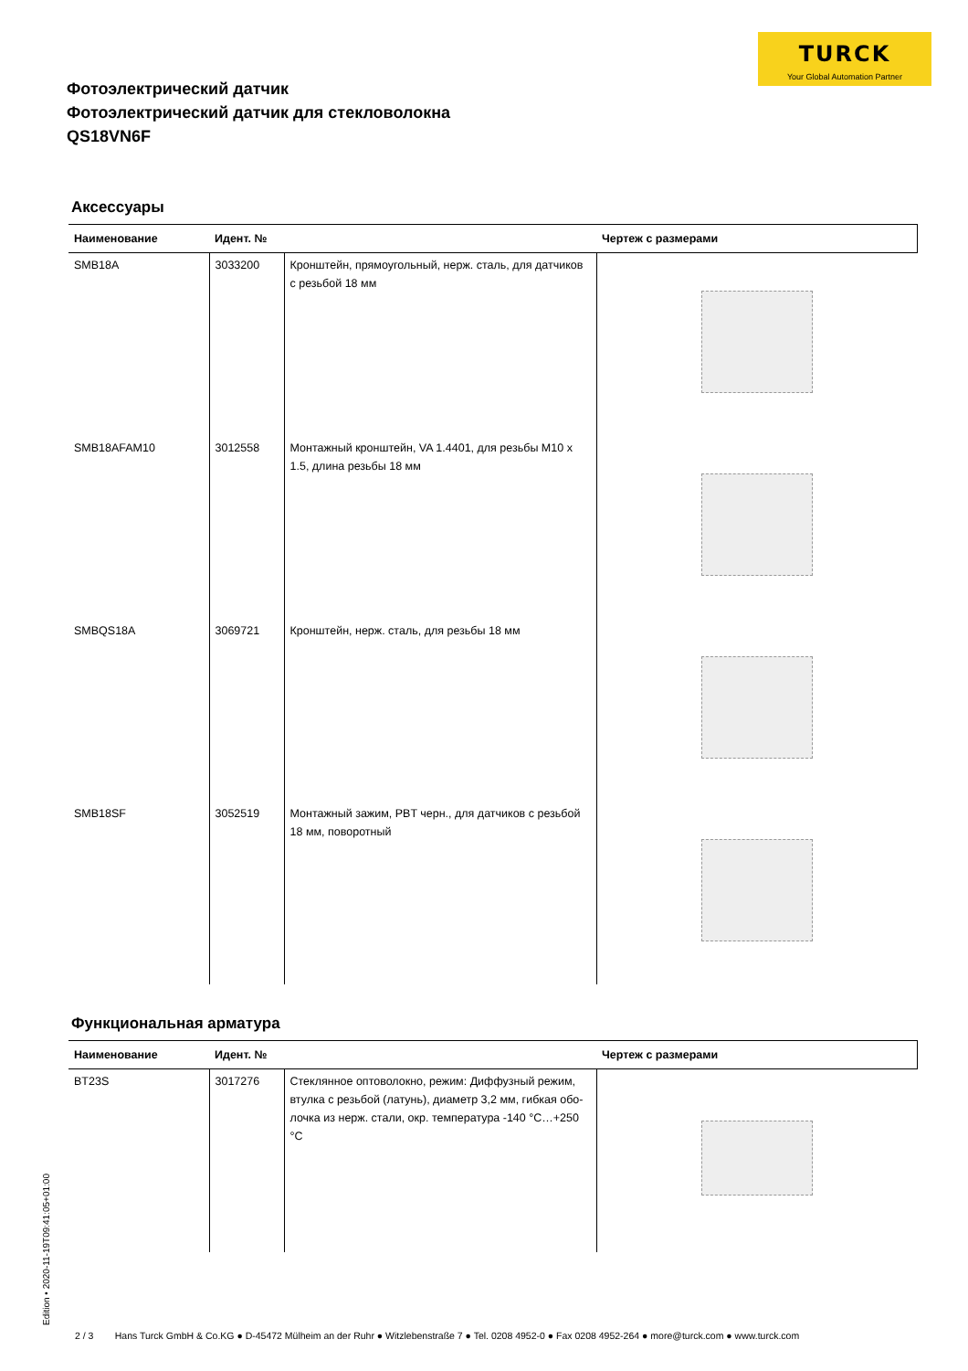TURCK
Your Global Automation Partner
Фотоэлектрический датчик
Фотоэлектрический датчик для стекловолокна
QS18VN6F
Аксессуары
| Наименование | Идент. № | | Чертеж с размерами |
| --- | --- | --- | --- |
| SMB18A | 3033200 | Кронштейн, прямоугольный, нерж. сталь, для датчиков с резьбой 18 мм | |
| SMB18AFAM10 | 3012558 | Монтажный кронштейн, VA 1.4401, для резьбы M10 x 1.5, длина резьбы 18 мм | |
| SMBQS18A | 3069721 | Кронштейн, нерж. сталь, для резьбы 18 мм | |
| SMB18SF | 3052519 | Монтажный зажим, PBT черн., для датчиков с резьбой 18 мм, поворотный | |
Функциональная арматура
| Наименование | Идент. № | | Чертеж с размерами |
| --- | --- | --- | --- |
| BT23S | 3017276 | Стеклянное оптоволокно, режим: Диффузный режим, втулка с резьбой (латунь), диаметр 3,2 мм, гибкая обо-лочка из нерж. стали, окр. температура -140 °C…+250 °C | |
Edition • 2020-11-19T09:41:05+01:00
2 / 3 Hans Turck GmbH & Co.KG ● D-45472 Mülheim an der Ruhr ● Witzlebenstraße 7 ● Tel. 0208 4952-0 ● Fax 0208 4952-264 ● more@turck.com ● www.turck.com